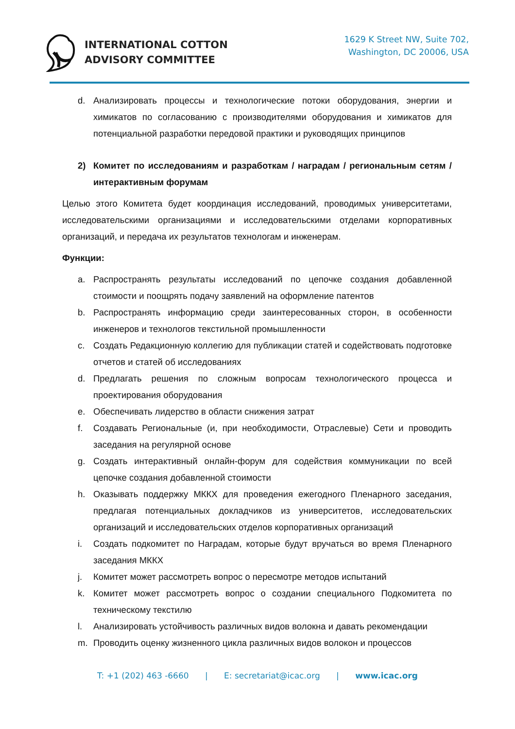INTERNATIONAL COTTON
ADVISORY COMMITTEE
1629 K Street NW, Suite 702,
Washington, DC 20006, USA
d. Анализировать процессы и технологические потоки оборудования, энергии и химикатов по согласованию с производителями оборудования и химикатов для потенциальной разработки передовой практики и руководящих принципов
2) Комитет по исследованиям и разработкам / наградам / региональным сетям / интерактивным форумам
Целью этого Комитета будет координация исследований, проводимых университетами, исследовательскими организациями и исследовательскими отделами корпоративных организаций, и передача их результатов технологам и инженерам.
Функции:
a. Распространять результаты исследований по цепочке создания добавленной стоимости и поощрять подачу заявлений на оформление патентов
b. Распространять информацию среди заинтересованных сторон, в особенности инженеров и технологов текстильной промышленности
c. Создать Редакционную коллегию для публикации статей и содействовать подготовке отчетов и статей об исследованиях
d. Предлагать решения по сложным вопросам технологического процесса и проектирования оборудования
e. Обеспечивать лидерство в области снижения затрат
f. Создавать Региональные (и, при необходимости, Отраслевые) Сети и проводить заседания на регулярной основе
g. Создать интерактивный онлайн-форум для содействия коммуникации по всей цепочке создания добавленной стоимости
h. Оказывать поддержку МККХ для проведения ежегодного Пленарного заседания, предлагая потенциальных докладчиков из университетов, исследовательских организаций и исследовательских отделов корпоративных организаций
i. Создать подкомитет по Наградам, которые будут вручаться во время Пленарного заседания МККХ
j. Комитет может рассмотреть вопрос о пересмотре методов испытаний
k. Комитет может рассмотреть вопрос о создании специального Подкомитета по техническому текстилю
l. Анализировать устойчивость различных видов волокна и давать рекомендации
m. Проводить оценку жизненного цикла различных видов волокон и процессов
T: +1 (202) 463 -6660 | E: secretariat@icac.org | www.icac.org